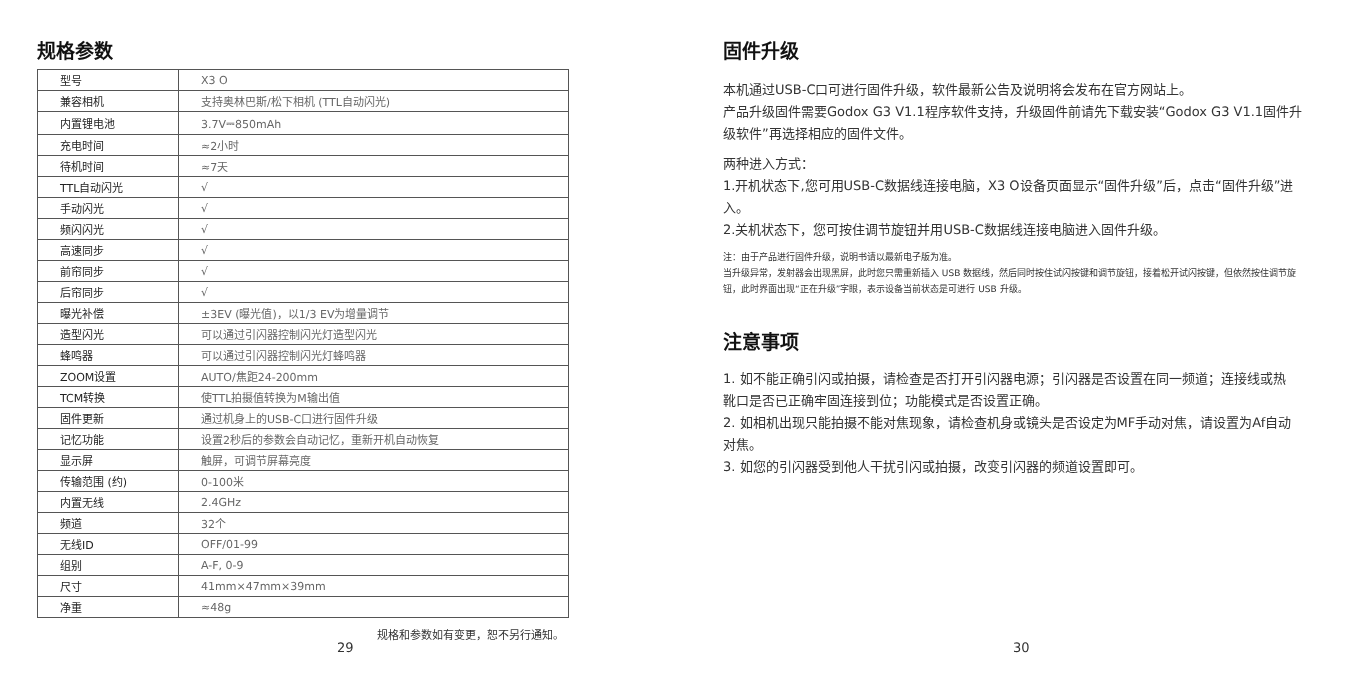规格参数
| 型号 | X3 O |
| 兼容相机 | 支持奥林巴斯/松下相机 (TTL自动闪光) |
| 内置锂电池 | 3.7V⎓850mAh |
| 充电时间 | ≈2小时 |
| 待机时间 | ≈7天 |
| TTL自动闪光 | √ |
| 手动闪光 | √ |
| 频闪闪光 | √ |
| 高速同步 | √ |
| 前帘同步 | √ |
| 后帘同步 | √ |
| 曝光补偿 | ±3EV (曝光值)，以1/3 EV为增量调节 |
| 造型闪光 | 可以通过引闪器控制闪光灯造型闪光 |
| 蜂鸣器 | 可以通过引闪器控制闪光灯蜂鸣器 |
| ZOOM设置 | AUTO/焦距24-200mm |
| TCM转换 | 使TTL拍摄值转换为M输出值 |
| 固件更新 | 通过机身上的USB-C口进行固件升级 |
| 记忆功能 | 设置2秒后的参数会自动记忆，重新开机自动恢复 |
| 显示屏 | 触屏，可调节屏幕亮度 |
| 传输范围 (约) | 0-100米 |
| 内置无线 | 2.4GHz |
| 频道 | 32个 |
| 无线ID | OFF/01-99 |
| 组别 | A-F, 0-9 |
| 尺寸 | 41mm×47mm×39mm |
| 净重 | ≈48g |
规格和参数如有变更，恕不另行通知。
29
固件升级
本机通过USB-C口可进行固件升级，软件最新公告及说明将会发布在官方网站上。
产品升级固件需要Godox G3 V1.1程序软件支持，升级固件前请先下载安装“Godox G3 V1.1固件升级软件”再选择相应的固件文件。
两种进入方式：
1.开机状态下,您可用USB-C数据线连接电脑，X3 O设备页面显示“固件升级”后，点击“固件升级”进入。
2.关机状态下，您可按住调节旋钮并用USB-C数据线连接电脑进入固件升级。
注：由于产品进行固件升级，说明书请以最新电子版为准。
当升级异常，发射器会出现黑屏，此时您只需重新插入 USB 数据线，然后同时按住试闪按键和调节旋钮，接着松开试闪按键，但依然按住调节旋钮，此时界面出现“正在升级”字眼，表示设备当前状态是可进行 USB 升级。
注意事项
1. 如不能正确引闪或拍摄，请检查是否打开引闪器电源；引闪器是否设置在同一频道；连接线或热靴口是否已正确牢固连接到位；功能模式是否设置正确。
2. 如相机出现只能拍摄不能对焦现象，请检查机身或镜头是否设定为MF手动对焦，请设置为Af自动对焦。
3. 如您的引闪器受到他人干扰引闪或拍摄，改变引闪器的频道设置即可。
30